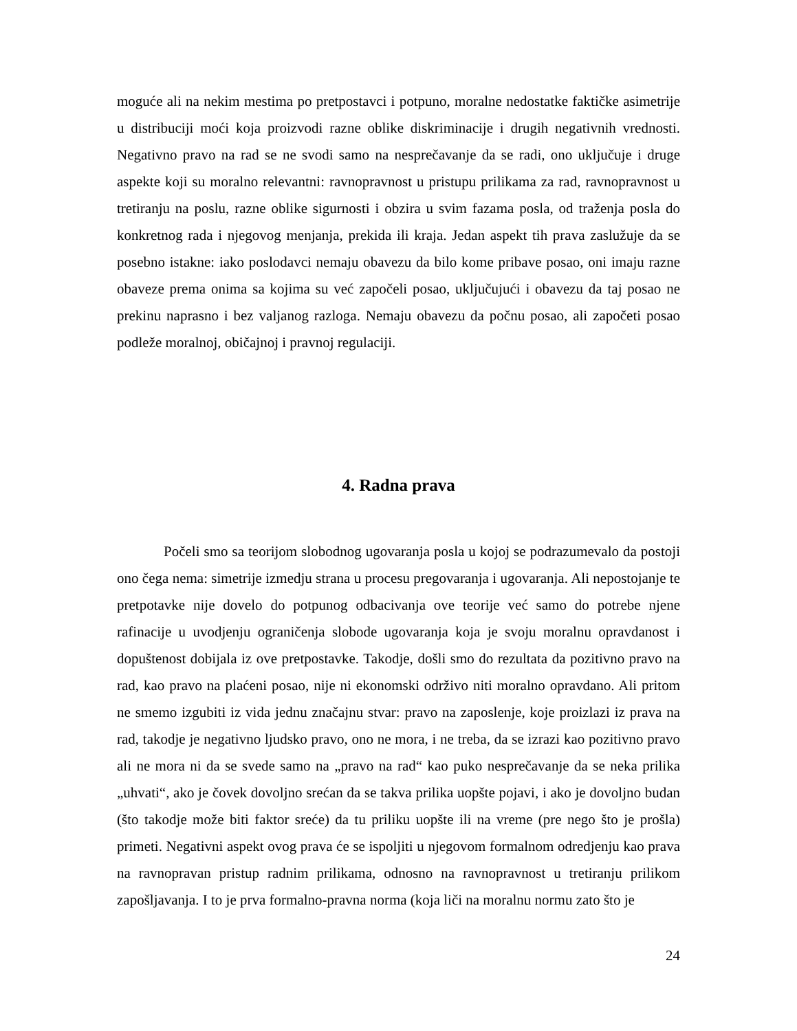moguće ali na nekim mestima po pretpostavci i potpuno, moralne nedostatke faktičke asimetrije u distribuciji moći koja proizvodi razne oblike diskriminacije i drugih negativnih vrednosti. Negativno pravo na rad se ne svodi samo na nesprečavanje da se radi, ono uključuje i druge aspekte koji su moralno relevantni: ravnopravnost u pristupu prilikama za rad, ravnopravnost u tretiranju na poslu, razne oblike sigurnosti i obzira u svim fazama posla, od traženja posla do konkretnog rada i njegovog menjanja, prekida ili kraja. Jedan aspekt tih prava zaslužuje da se posebno istakne: iako poslodavci nemaju obavezu da bilo kome pribave posao, oni imaju razne obaveze prema onima sa kojima su već započeli posao, uključujući i obavezu da taj posao ne prekinu naprasno i bez valjanog razloga. Nemaju obavezu da počnu posao, ali započeti posao podleže moralnoj, običajnoj i pravnoj regulaciji.
4. Radna prava
Počeli smo sa teorijom slobodnog ugovaranja posla u kojoj se podrazumevalo da postoji ono čega nema: simetrije izmedju strana u procesu pregovaranja i ugovaranja. Ali nepostojanje te pretpotavke nije dovelo do potpunog odbacivanja ove teorije već samo do potrebe njene rafinacije u uvodjenju ograničenja slobode ugovaranja koja je svoju moralnu opravdanost i dopuštenost dobijala iz ove pretpostavke. Takodje, došli smo do rezultata da pozitivno pravo na rad, kao pravo na plaćeni posao, nije ni ekonomski održivo niti moralno opravdano. Ali pritom ne smemo izgubiti iz vida jednu značajnu stvar: pravo na zaposlenje, koje proizlazi iz prava na rad, takodje je negativno ljudsko pravo, ono ne mora, i ne treba, da se izrazi kao pozitivno pravo ali ne mora ni da se svede samo na „pravo na rad“ kao puko nesprečavanje da se neka prilika „uhvati“, ako je čovek dovoljno srećan da se takva prilika uopšte pojavi, i ako je dovoljno budan (što takodje može biti faktor sreće) da tu priliku uopšte ili na vreme (pre nego što je prošla) primeti. Negativni aspekt ovog prava će se ispoljiti u njegovom formalnom odredjenju kao prava na ravnopravan pristup radnim prilikama, odnosno na ravnopravnost u tretiranju prilikom zapošljavanja. I to je prva formalno-pravna norma (koja liči na moralnu normu zato što je
24